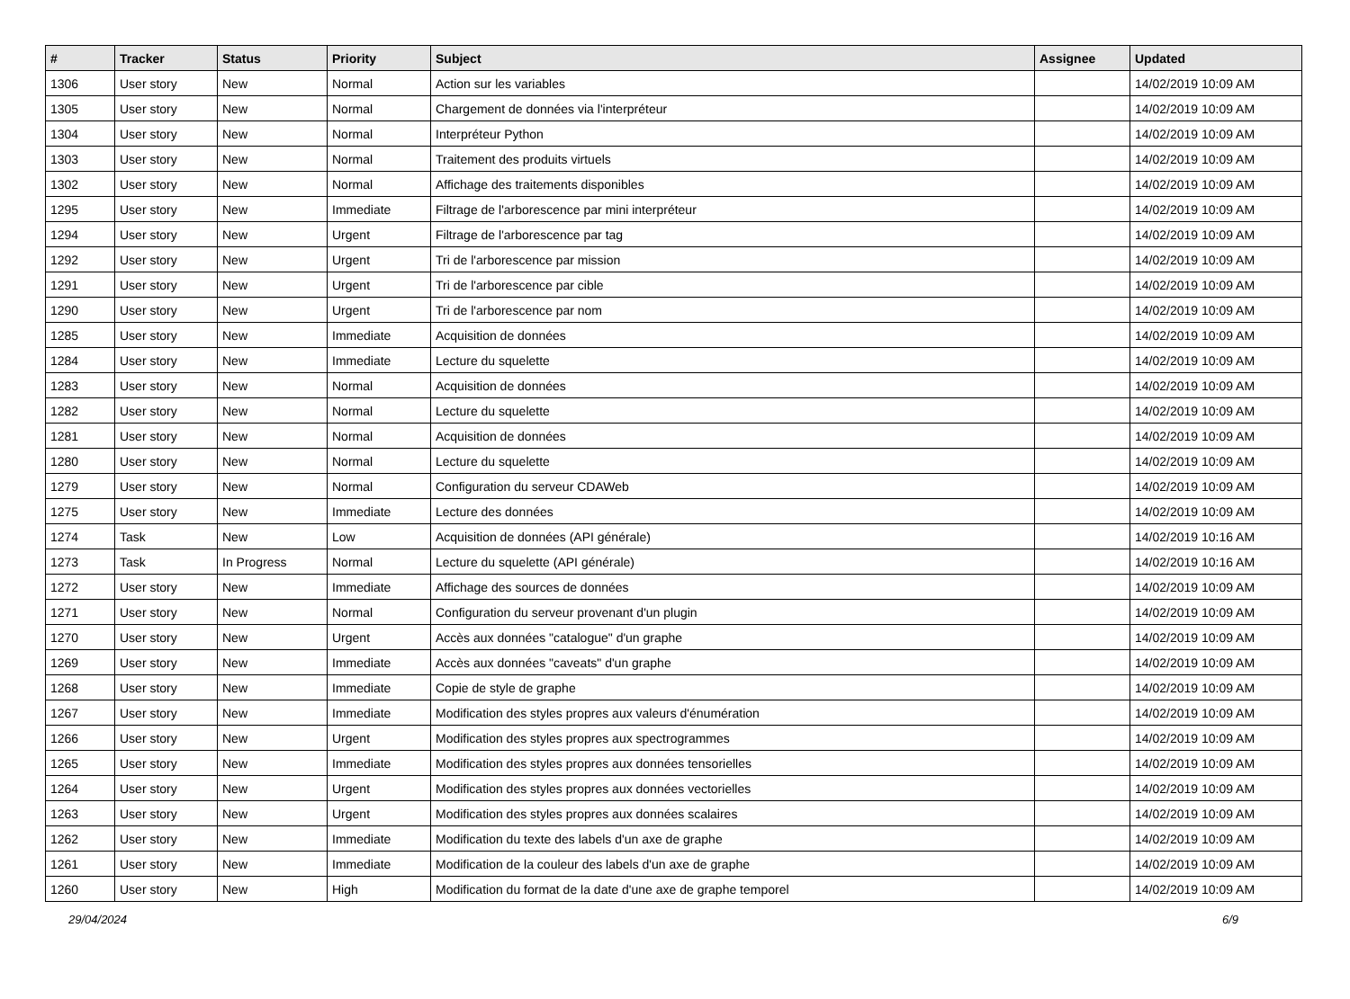| # | Tracker | Status | Priority | Subject | Assignee | Updated |
| --- | --- | --- | --- | --- | --- | --- |
| 1306 | User story | New | Normal | Action sur les variables | | 14/02/2019 10:09 AM |
| 1305 | User story | New | Normal | Chargement de données via l'interpréteur | | 14/02/2019 10:09 AM |
| 1304 | User story | New | Normal | Interpréteur Python | | 14/02/2019 10:09 AM |
| 1303 | User story | New | Normal | Traitement des produits virtuels | | 14/02/2019 10:09 AM |
| 1302 | User story | New | Normal | Affichage des traitements disponibles | | 14/02/2019 10:09 AM |
| 1295 | User story | New | Immediate | Filtrage de l'arborescence par mini interpréteur | | 14/02/2019 10:09 AM |
| 1294 | User story | New | Urgent | Filtrage de l'arborescence par tag | | 14/02/2019 10:09 AM |
| 1292 | User story | New | Urgent | Tri de l'arborescence par mission | | 14/02/2019 10:09 AM |
| 1291 | User story | New | Urgent | Tri de l'arborescence par cible | | 14/02/2019 10:09 AM |
| 1290 | User story | New | Urgent | Tri de l'arborescence par nom | | 14/02/2019 10:09 AM |
| 1285 | User story | New | Immediate | Acquisition de données | | 14/02/2019 10:09 AM |
| 1284 | User story | New | Immediate | Lecture du squelette | | 14/02/2019 10:09 AM |
| 1283 | User story | New | Normal | Acquisition de données | | 14/02/2019 10:09 AM |
| 1282 | User story | New | Normal | Lecture du squelette | | 14/02/2019 10:09 AM |
| 1281 | User story | New | Normal | Acquisition de données | | 14/02/2019 10:09 AM |
| 1280 | User story | New | Normal | Lecture du squelette | | 14/02/2019 10:09 AM |
| 1279 | User story | New | Normal | Configuration du serveur CDAWeb | | 14/02/2019 10:09 AM |
| 1275 | User story | New | Immediate | Lecture des données | | 14/02/2019 10:09 AM |
| 1274 | Task | New | Low | Acquisition de données (API générale) | | 14/02/2019 10:16 AM |
| 1273 | Task | In Progress | Normal | Lecture du squelette (API générale) | | 14/02/2019 10:16 AM |
| 1272 | User story | New | Immediate | Affichage des sources de données | | 14/02/2019 10:09 AM |
| 1271 | User story | New | Normal | Configuration du serveur provenant d'un plugin | | 14/02/2019 10:09 AM |
| 1270 | User story | New | Urgent | Accès aux données "catalogue" d'un graphe | | 14/02/2019 10:09 AM |
| 1269 | User story | New | Immediate | Accès aux données "caveats" d'un graphe | | 14/02/2019 10:09 AM |
| 1268 | User story | New | Immediate | Copie de style de graphe | | 14/02/2019 10:09 AM |
| 1267 | User story | New | Immediate | Modification des styles propres aux valeurs d'énumération | | 14/02/2019 10:09 AM |
| 1266 | User story | New | Urgent | Modification des styles propres aux spectrogrammes | | 14/02/2019 10:09 AM |
| 1265 | User story | New | Immediate | Modification des styles propres aux données tensorielles | | 14/02/2019 10:09 AM |
| 1264 | User story | New | Urgent | Modification des styles propres aux données vectorielles | | 14/02/2019 10:09 AM |
| 1263 | User story | New | Urgent | Modification des styles propres aux données scalaires | | 14/02/2019 10:09 AM |
| 1262 | User story | New | Immediate | Modification du texte des labels d'un axe de graphe | | 14/02/2019 10:09 AM |
| 1261 | User story | New | Immediate | Modification de la couleur des labels d'un axe de graphe | | 14/02/2019 10:09 AM |
| 1260 | User story | New | High | Modification du format de la date d'une axe de graphe temporel | | 14/02/2019 10:09 AM |
29/04/2024 6/9